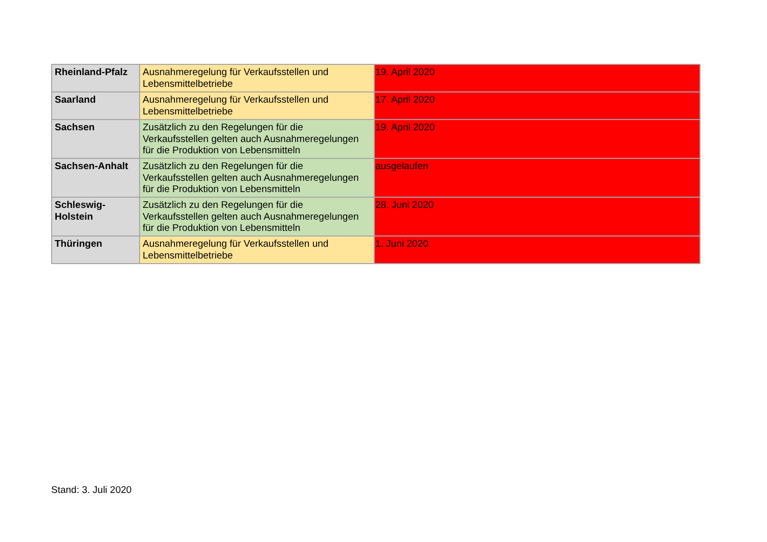| Rheinland-Pfalz | Ausnahmeregelung für Verkaufsstellen und Lebensmittelbetriebe | 19. April 2020 |
| Saarland | Ausnahmeregelung für Verkaufsstellen und Lebensmittelbetriebe | 17. April 2020 |
| Sachsen | Zusätzlich zu den Regelungen für die Verkaufsstellen gelten auch Ausnahmeregelungen für die Produktion von Lebensmitteln | 19. April 2020 |
| Sachsen-Anhalt | Zusätzlich zu den Regelungen für die Verkaufsstellen gelten auch Ausnahmeregelungen für die Produktion von Lebensmitteln | ausgelaufen |
| Schleswig-Holstein | Zusätzlich zu den Regelungen für die Verkaufsstellen gelten auch Ausnahmeregelungen für die Produktion von Lebensmitteln | 28. Juni 2020 |
| Thüringen | Ausnahmeregelung für Verkaufsstellen und Lebensmittelbetriebe | 1. Juni 2020 |
Stand: 3. Juli 2020